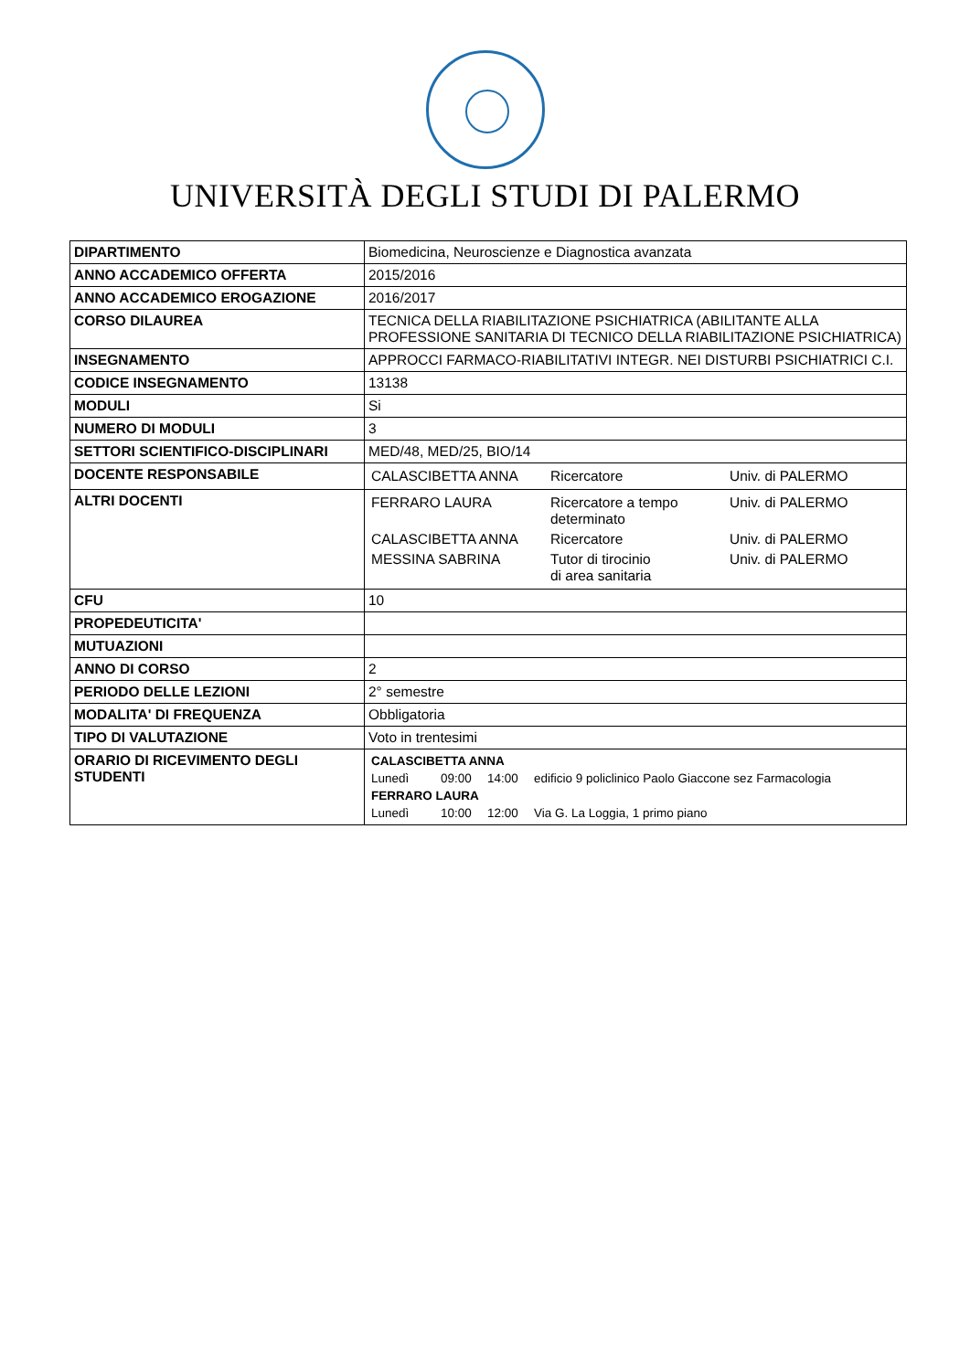UNIVERSITÀ DEGLI STUDI DI PALERMO
| DIPARTIMENTO | Biomedicina, Neuroscienze e Diagnostica avanzata |
| ANNO ACCADEMICO OFFERTA | 2015/2016 |
| ANNO ACCADEMICO EROGAZIONE | 2016/2017 |
| CORSO DILAUREA | TECNICA DELLA RIABILITAZIONE PSICHIATRICA (ABILITANTE ALLA PROFESSIONE SANITARIA DI TECNICO DELLA RIABILITAZIONE PSICHIATRICA) |
| INSEGNAMENTO | APPROCCI FARMACO-RIABILITATIVI INTEGR. NEI DISTURBI PSICHIATRICI C.I. |
| CODICE INSEGNAMENTO | 13138 |
| MODULI | Si |
| NUMERO DI MODULI | 3 |
| SETTORI SCIENTIFICO-DISCIPLINARI | MED/48, MED/25, BIO/14 |
| DOCENTE RESPONSABILE | / CALASCIBETTA ANNA / Ricercatore / Univ. di PALERMO / |
| ALTRI DOCENTI | / FERRARO LAURA / Ricercatore a tempo determinato / Univ. di PALERMO / / CALASCIBETTA ANNA / Ricercatore / Univ. di PALERMO / / MESSINA SABRINA / Tutor di tirocinio di area sanitaria / Univ. di PALERMO / |
| CFU | 10 |
| PROPEDEUTICITA' | |
| MUTUAZIONI | |
| ANNO DI CORSO | 2 |
| PERIODO DELLE LEZIONI | 2° semestre |
| MODALITA' DI FREQUENZA | Obbligatoria |
| TIPO DI VALUTAZIONE | Voto in trentesimi |
| ORARIO DI RICEVIMENTO DEGLI STUDENTI | / CALASCIBETTA ANNA / / / / / Lunedì / 09:00 / 14:00 / edificio 9 policlinico Paolo Giaccone sez Farmacologia / / FERRARO LAURA / / / / / Lunedì / 10:00 / 12:00 / Via G. La Loggia, 1 primo piano / |